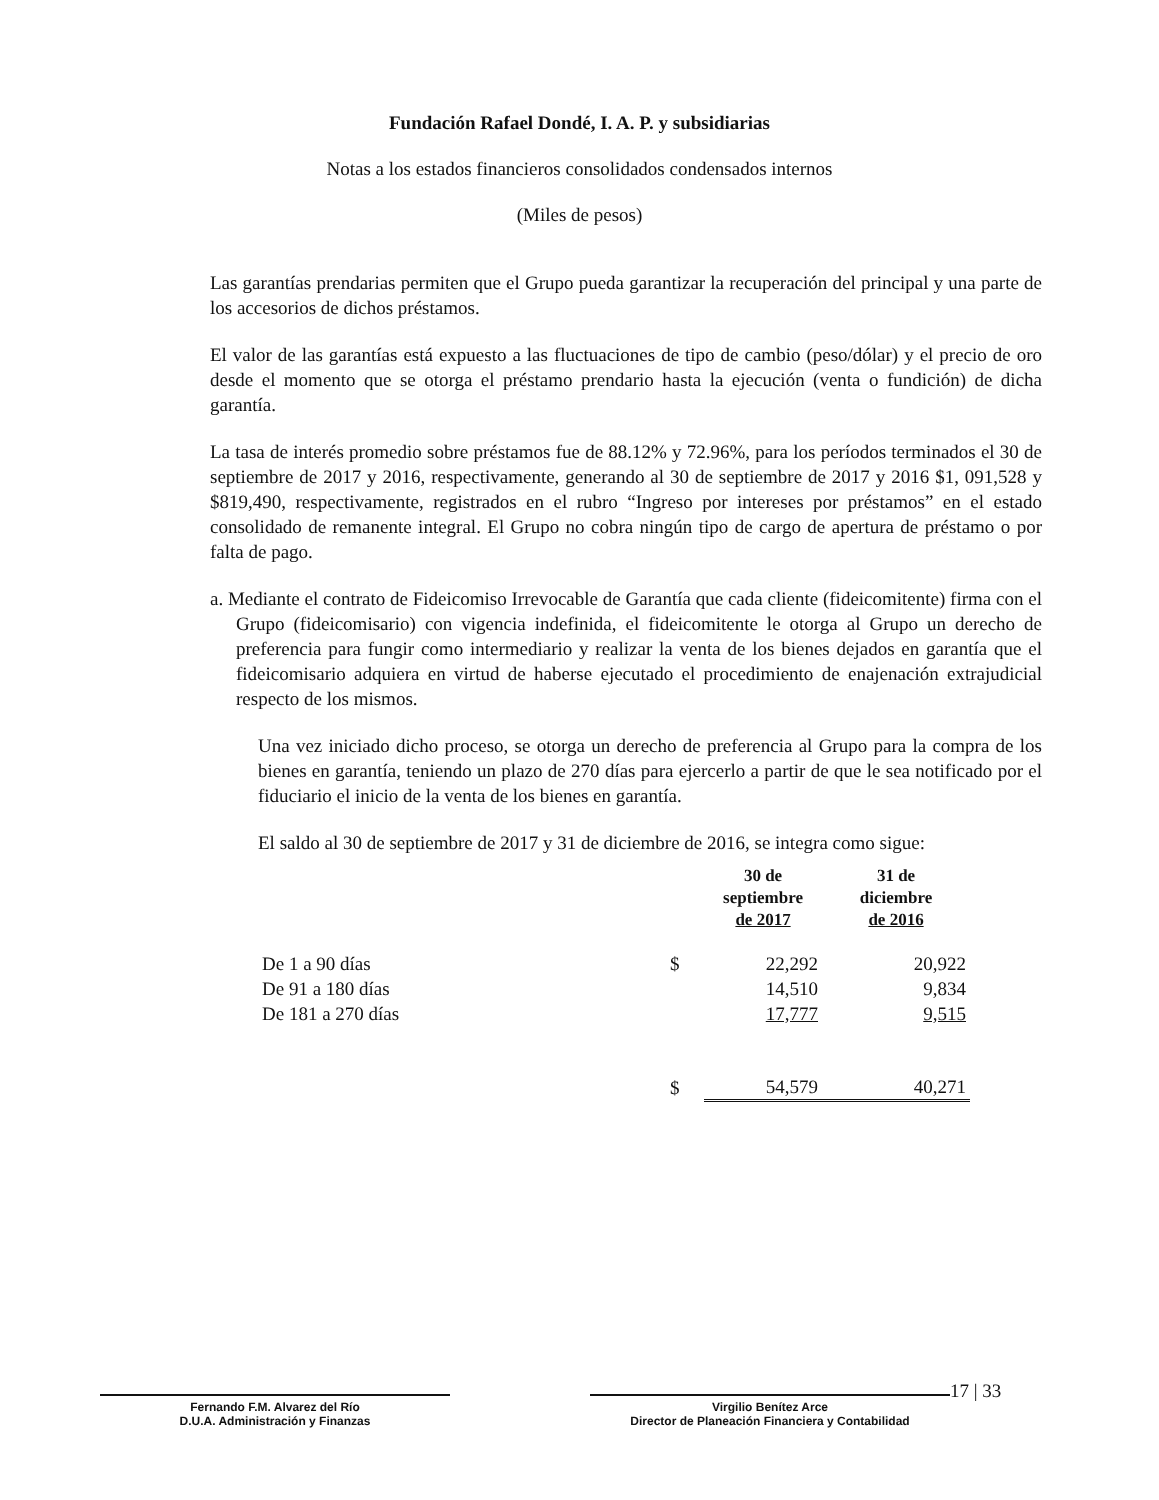Fundación Rafael Dondé, I. A. P. y subsidiarias
Notas a los estados financieros consolidados condensados internos
(Miles de pesos)
Las garantías prendarias permiten que el Grupo pueda garantizar la recuperación del principal y una parte de los accesorios de dichos préstamos.
El valor de las garantías está expuesto a las fluctuaciones de tipo de cambio (peso/dólar) y el precio de oro desde el momento que se otorga el préstamo prendario hasta la ejecución (venta o fundición) de dicha garantía.
La tasa de interés promedio sobre préstamos fue de 88.12% y 72.96%, para los períodos terminados el 30 de septiembre de 2017 y 2016, respectivamente, generando al 30 de septiembre de 2017 y 2016 $1, 091,528 y $819,490, respectivamente, registrados en el rubro “Ingreso por intereses por préstamos” en el estado consolidado de remanente integral. El Grupo no cobra ningún tipo de cargo de apertura de préstamo o por falta de pago.
a. Mediante el contrato de Fideicomiso Irrevocable de Garantía que cada cliente (fideicomitente) firma con el Grupo (fideicomisario) con vigencia indefinida, el fideicomitente le otorga al Grupo un derecho de preferencia para fungir como intermediario y realizar la venta de los bienes dejados en garantía que el fideicomisario adquiera en virtud de haberse ejecutado el procedimiento de enajenación extrajudicial respecto de los mismos.
Una vez iniciado dicho proceso, se otorga un derecho de preferencia al Grupo para la compra de los bienes en garantía, teniendo un plazo de 270 días para ejercerlo a partir de que le sea notificado por el fiduciario el inicio de la venta de los bienes en garantía.
El saldo al 30 de septiembre de 2017 y 31 de diciembre de 2016, se integra como sigue:
| | | 30 de septiembre de 2017 | 31 de diciembre de 2016 |
| --- | --- | --- | --- |
| De 1 a 90 días | $ | 22,292 | 20,922 |
| De 91 a 180 días | | 14,510 | 9,834 |
| De 181 a 270 días | | 17,777 | 9,515 |
| | $ | 54,579 | 40,271 |
Fernando F.M. Alvarez del Río
D.U.A. Administración y Finanzas
Virgilio Benítez Arce
Director de Planeación Financiera y Contabilidad
17 | 33